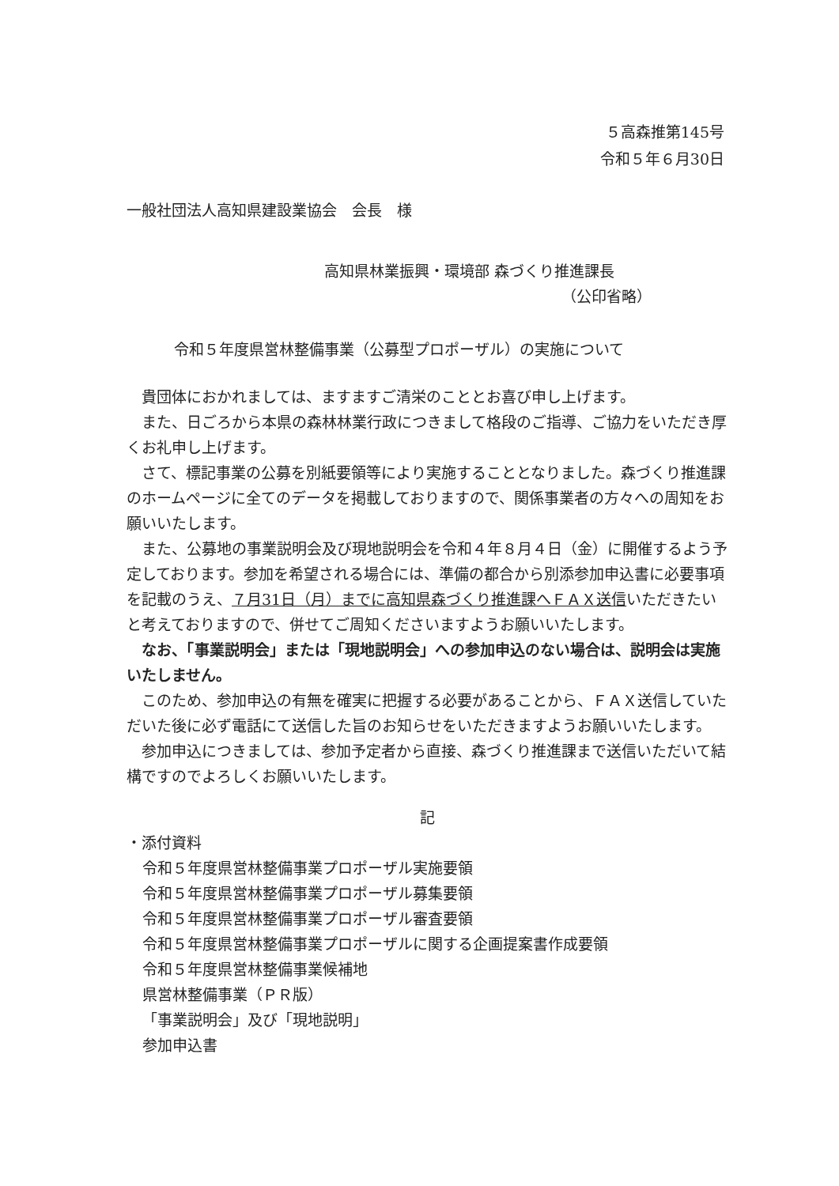５高森推第145号
令和５年６月30日
一般社団法人高知県建設業協会　会長　様
高知県林業振興・環境部 森づくり推進課長
（公印省略）
令和５年度県営林整備事業（公募型プロポーザル）の実施について
貴団体におかれましては、ますますご清栄のこととお喜び申し上げます。
また、日ごろから本県の森林林業行政につきまして格段のご指導、ご協力をいただき厚くお礼申し上げます。
さて、標記事業の公募を別紙要領等により実施することとなりました。森づくり推進課のホームページに全てのデータを掲載しておりますので、関係事業者の方々への周知をお願いいたします。
また、公募地の事業説明会及び現地説明会を令和４年８月４日（金）に開催するよう予定しております。参加を希望される場合には、準備の都合から別添参加申込書に必要事項を記載のうえ、７月31日（月）までに高知県森づくり推進課へＦＡＸ送信いただきたいと考えておりますので、併せてご周知くださいますようお願いいたします。
なお、「事業説明会」または「現地説明会」への参加申込のない場合は、説明会は実施いたしません。
このため、参加申込の有無を確実に把握する必要があることから、ＦＡＸ送信していただいた後に必ず電話にて送信した旨のお知らせをいただきますようお願いいたします。
参加申込につきましては、参加予定者から直接、森づくり推進課まで送信いただいて結構ですのでよろしくお願いいたします。
記
・添付資料
令和５年度県営林整備事業プロポーザル実施要領
令和５年度県営林整備事業プロポーザル募集要領
令和５年度県営林整備事業プロポーザル審査要領
令和５年度県営林整備事業プロポーザルに関する企画提案書作成要領
令和５年度県営林整備事業候補地
県営林整備事業（ＰＲ版）
「事業説明会」及び「現地説明」
参加申込書